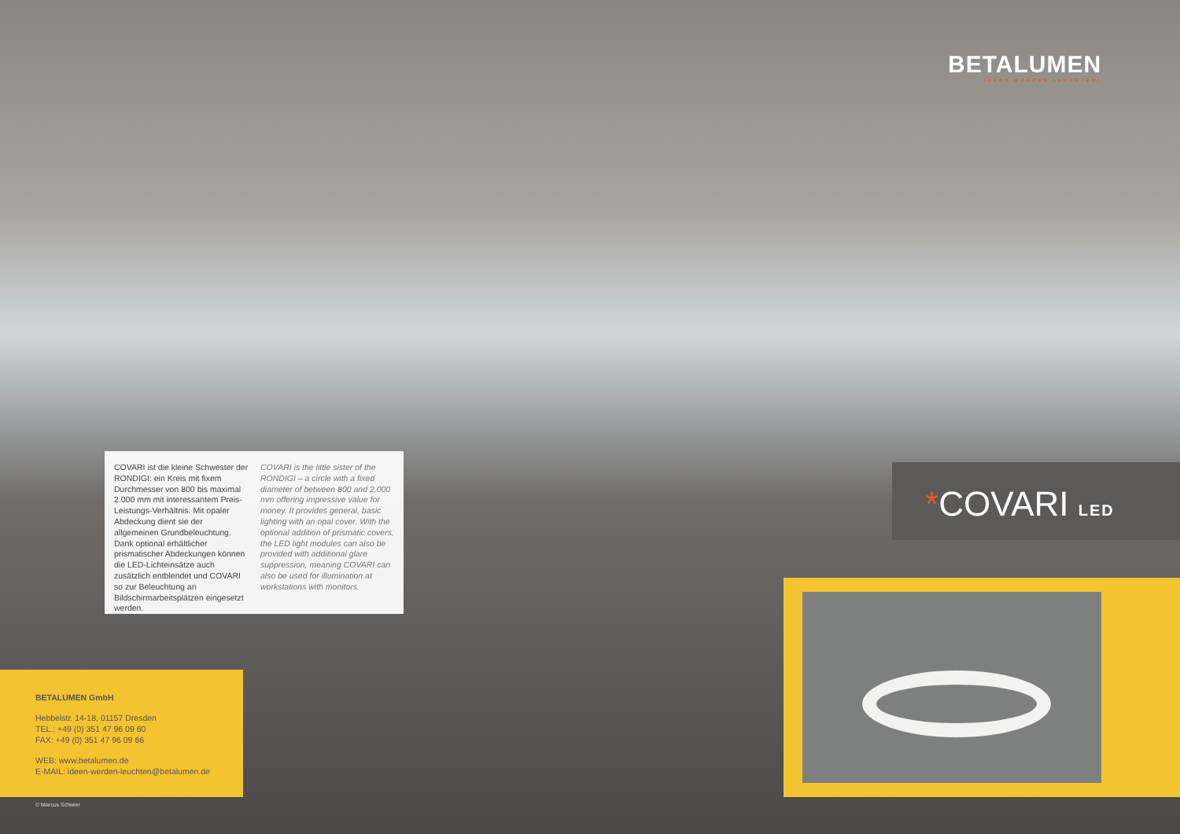BETALUMEN
IDEEN WERDEN LEUCHTEN!
COVARI ist die kleine Schwester der RONDIGI: ein Kreis mit fixem Durchmesser von 800 bis maximal 2.000 mm mit interessantem Preis-Leistungs-Verhältnis. Mit opaler Abdeckung dient sie der allgemeinen Grundbeleuchtung. Dank optional erhältlicher prismatischer Abdeckungen können die LED-Lichteinsätze auch zusätzlich entblendet und COVARI so zur Beleuchtung an Bildschirmarbeitsplätzen eingesetzt werden.
COVARI is the little sister of the RONDIGI – a circle with a fixed diameter of between 800 and 2,000 mm offering impressive value for money. It provides general, basic lighting with an opal cover. With the optional addition of prismatic covers, the LED light modules can also be provided with additional glare suppression, meaning COVARI can also be used for illumination at workstations with monitors.
*COVARI LED
BETALUMEN GmbH
Hebbelstr. 14-18, 01157 Dresden
TEL.: +49 (0) 351 47 96 09 60
FAX: +49 (0) 351 47 96 09 66
WEB: www.betalumen.de
E-MAIL: ideen-werden-leuchten@betalumen.de
© Marcus Schwier